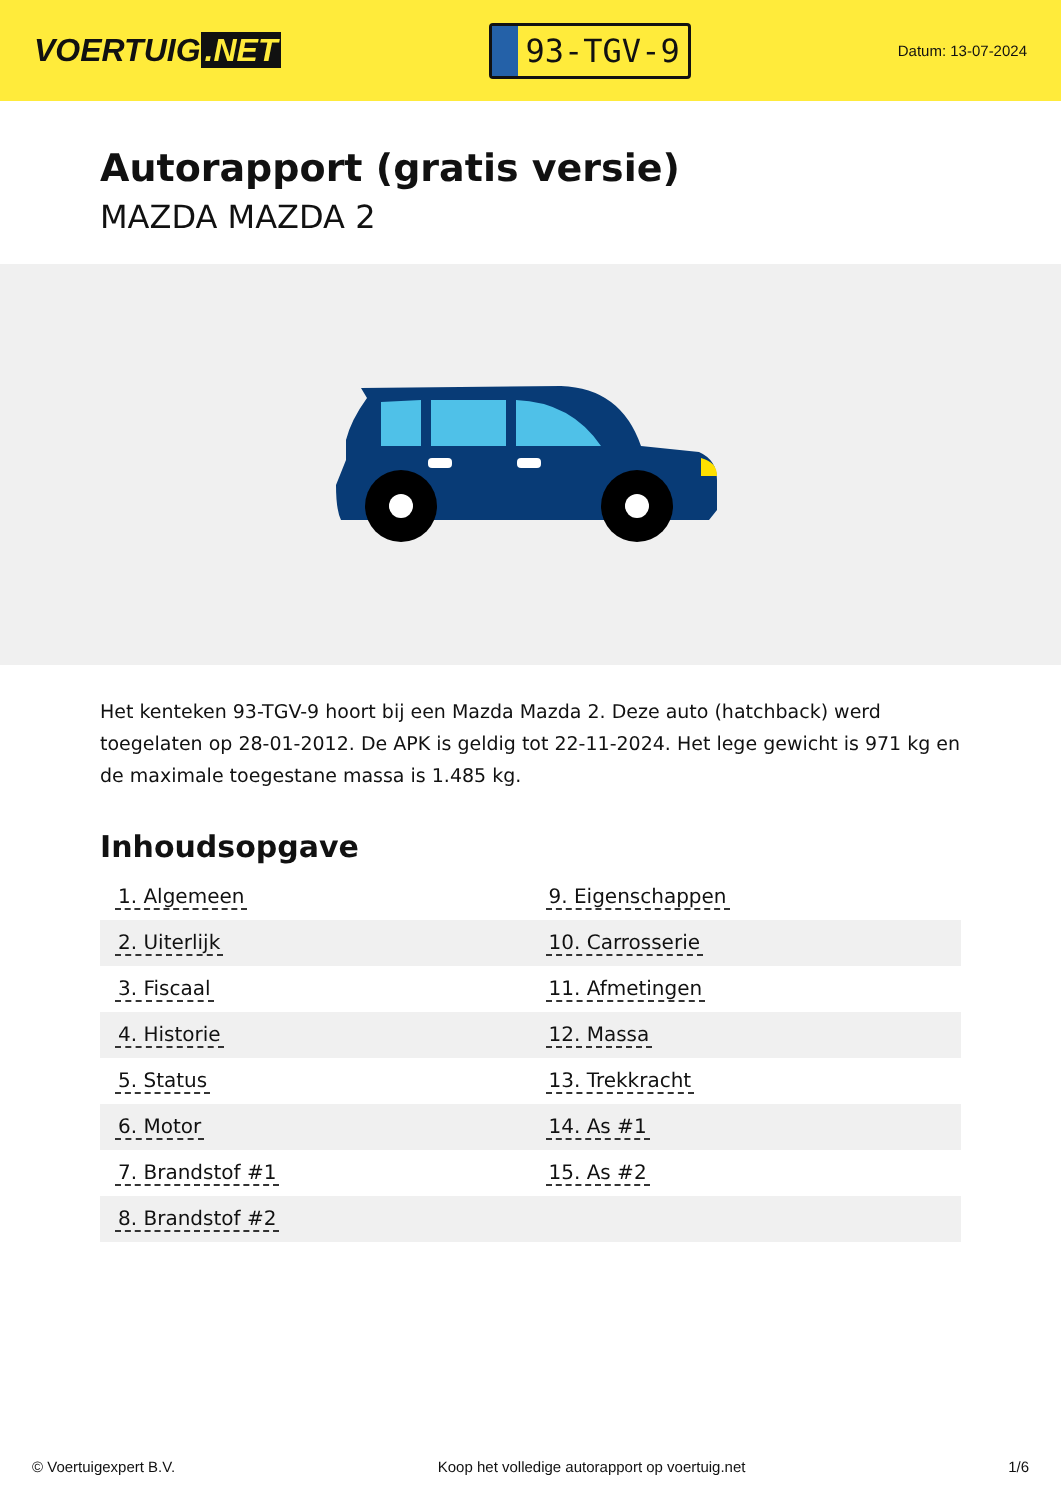VOERTUIG.NET
93-TGV-9
Datum: 13-07-2024
Autorapport (gratis versie)
MAZDA MAZDA 2
Het kenteken 93-TGV-9 hoort bij een Mazda Mazda 2. Deze auto (hatchback) werd toegelaten op 28-01-2012. De APK is geldig tot 22-11-2024. Het lege gewicht is 971 kg en de maximale toegestane massa is 1.485 kg.
Inhoudsopgave
| 1. Algemeen | 9. Eigenschappen |
| 2. Uiterlijk | 10. Carrosserie |
| 3. Fiscaal | 11. Afmetingen |
| 4. Historie | 12. Massa |
| 5. Status | 13. Trekkracht |
| 6. Motor | 14. As #1 |
| 7. Brandstof #1 | 15. As #2 |
| 8. Brandstof #2 | |
© Voertuigexpert B.V. Koop het volledige autorapport op voertuig.net
1/6